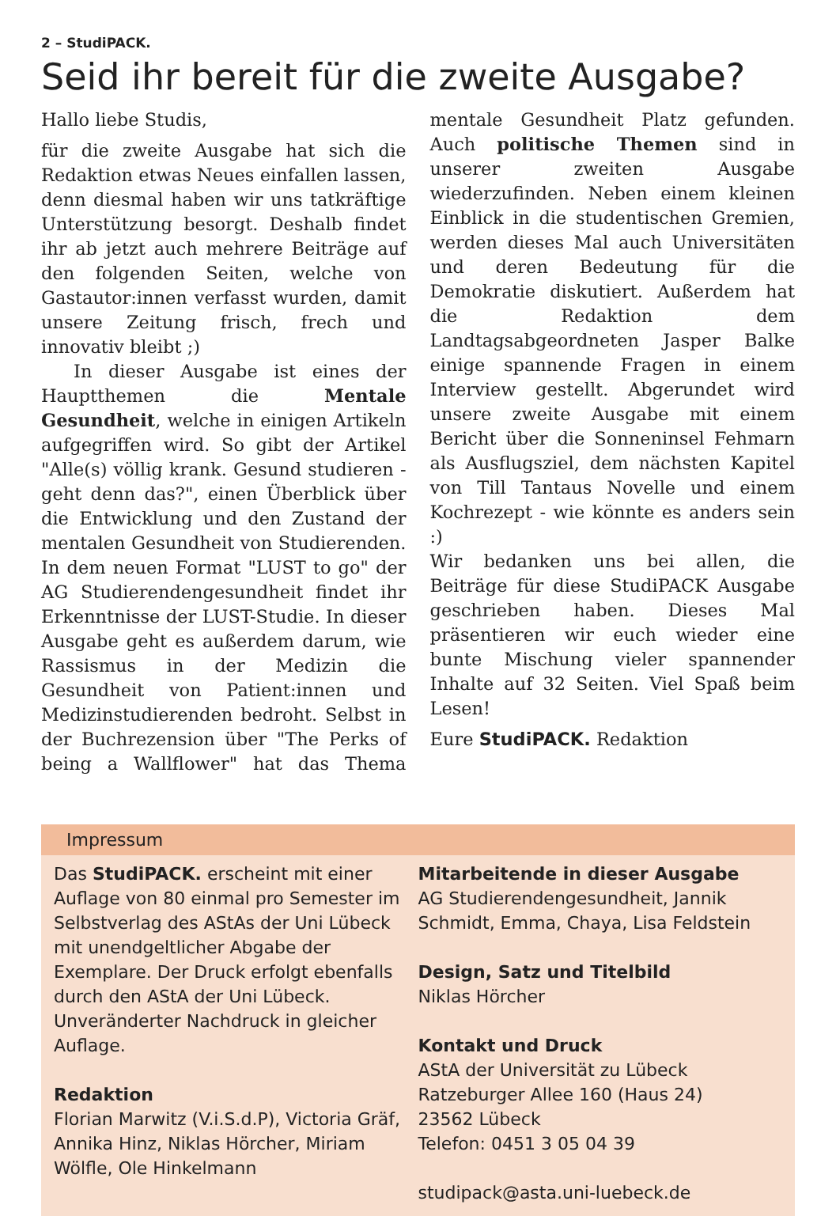2 – StudiPACK.
Seid ihr bereit für die zweite Ausgabe?
Hallo liebe Studis,
für die zweite Ausgabe hat sich die Redaktion etwas Neues einfallen lassen, denn diesmal haben wir uns tatkräftige Unterstützung besorgt. Deshalb findet ihr ab jetzt auch mehrere Beiträge auf den folgenden Seiten, welche von Gastautor:innen verfasst wurden, damit unsere Zeitung frisch, frech und innovativ bleibt ;)
In dieser Ausgabe ist eines der Hauptthemen die Mentale Gesundheit, welche in einigen Artikeln aufgegriffen wird. So gibt der Artikel "Alle(s) völlig krank. Gesund studieren - geht denn das?", einen Überblick über die Entwicklung und den Zustand der mentalen Gesundheit von Studierenden. In dem neuen Format "LUST to go" der AG Studierendengesundheit findet ihr Erkenntnisse der LUST-Studie. In dieser Ausgabe geht es außerdem darum, wie Rassismus in der Medizin die Gesundheit von Patient:innen und Medizinstudierenden bedroht. Selbst in der Buchrezension über "The Perks of being a Wallflower" hat das Thema mentale Gesundheit Platz gefunden. Auch politische Themen sind in unserer zweiten Ausgabe wiederzufinden. Neben einem kleinen Einblick in die studentischen Gremien, werden dieses Mal auch Universitäten und deren Bedeutung für die Demokratie diskutiert. Außerdem hat die Redaktion dem Landtagsabgeordneten Jasper Balke einige spannende Fragen in einem Interview gestellt. Abgerundet wird unsere zweite Ausgabe mit einem Bericht über die Sonneninsel Fehmarn als Ausflugsziel, dem nächsten Kapitel von Till Tantaus Novelle und einem Kochrezept - wie könnte es anders sein :)
Wir bedanken uns bei allen, die Beiträge für diese StudiPACK Ausgabe geschrieben haben. Dieses Mal präsentieren wir euch wieder eine bunte Mischung vieler spannender Inhalte auf 32 Seiten. Viel Spaß beim Lesen!
Eure StudiPACK. Redaktion
Impressum
Das StudiPACK. erscheint mit einer Auflage von 80 einmal pro Semester im Selbstverlag des AStAs der Uni Lübeck mit unendgeltlicher Abgabe der Exemplare. Der Druck erfolgt ebenfalls durch den AStA der Uni Lübeck. Unveränderter Nachdruck in gleicher Auflage.
Redaktion
Florian Marwitz (V.i.S.d.P), Victoria Gräf, Annika Hinz, Niklas Hörcher, Miriam Wölfle, Ole Hinkelmann
Mitarbeitende in dieser Ausgabe
AG Studierendengesundheit, Jannik Schmidt, Emma, Chaya, Lisa Feldstein
Design, Satz und Titelbild
Niklas Hörcher
Kontakt und Druck
AStA der Universität zu Lübeck
Ratzeburger Allee 160 (Haus 24)
23562 Lübeck
Telefon: 0451 3 05 04 39
studipack@asta.uni-luebeck.de